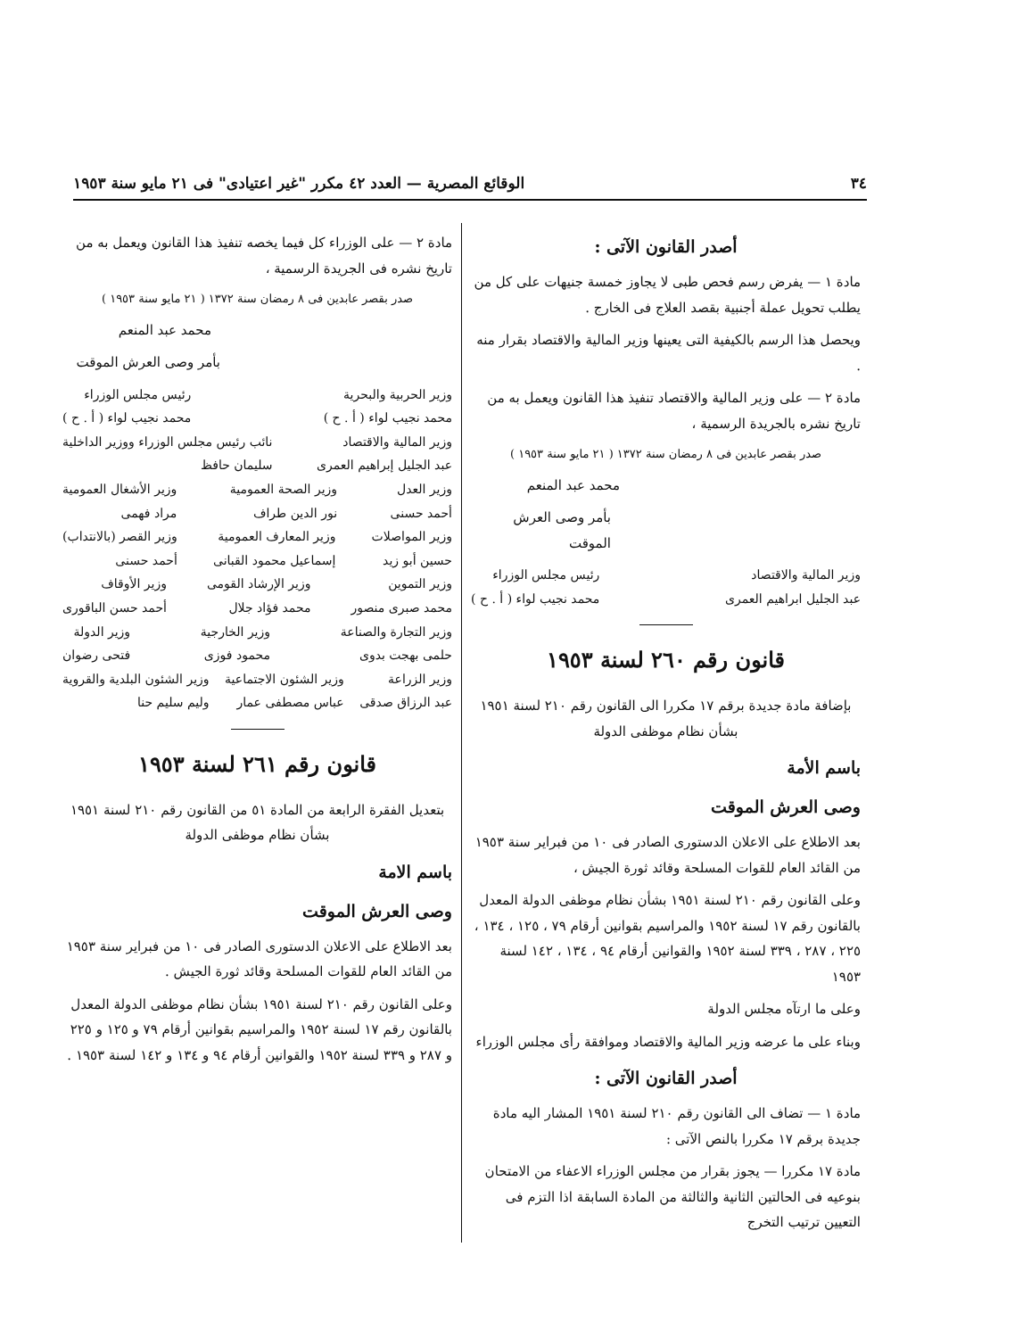٣٤ الوقائع المصرية — العدد ٤٢ مكرر "غير اعتيادى" فى ٢١ مايو سنة ١٩٥٣
أصدر القانون الآتى :
مادة ١ — يفرض رسم فحص طبى لا يجاوز خمسة جنيهات على كل من يطلب تحويل عملة أجنبية بقصد العلاج فى الخارج .
ويحصل هذا الرسم بالكيفية التى يعينها وزير المالية والاقتصاد بقرار منه .
مادة ٢ — على وزير المالية والاقتصاد تنفيذ هذا القانون ويعمل به من تاريخ نشره بالجريدة الرسمية ،
صدر بقصر عابدين فى ٨ رمضان سنة ١٣٧٢ ( ٢١ مايو سنة ١٩٥٣ )
محمد عبد المنعم
بأمر وصى العرش الموقت
وزير المالية والاقتصاد
عبد الجليل ابراهيم العمرى رئيس مجلس الوزراء
محمد نجيب لواء ( أ . ح )
قانون رقم ٢٦٠ لسنة ١٩٥٣
بإضافة مادة جديدة برقم ١٧ مكررا الى القانون رقم ٢١٠ لسنة ١٩٥١ بشأن نظام موظفى الدولة
باسم الأمة
وصى العرش الموقت
بعد الاطلاع على الاعلان الدستورى الصادر فى ١٠ من فبراير سنة ١٩٥٣ من القائد العام للقوات المسلحة وقائد ثورة الجيش ،
وعلى القانون رقم ٢١٠ لسنة ١٩٥١ بشأن نظام موظفى الدولة المعدل بالقانون رقم ١٧ لسنة ١٩٥٢ والمراسيم بقوانين أرقام ٧٩ ، ١٢٥ ، ١٣٤ ، ٢٢٥ ، ٢٨٧ ، ٣٣٩ لسنة ١٩٥٢ والقوانين أرقام ٩٤ ، ١٣٤ ، ١٤٢ لسنة ١٩٥٣
وعلى ما ارتآه مجلس الدولة
وبناء على ما عرضه وزير المالية والاقتصاد وموافقة رأى مجلس الوزراء
أصدر القانون الآتى :
مادة ١ — تضاف الى القانون رقم ٢١٠ لسنة ١٩٥١ المشار اليه مادة جديدة برقم ١٧ مكررا بالنص الآتى :
مادة ١٧ مكررا — يجوز بقرار من مجلس الوزراء الاعفاء من الامتحان بنوعيه فى الحالتين الثانية والثالثة من المادة السابقة اذا التزم فى التعيين ترتيب التخرج
مادة ٢ — على الوزراء كل فيما يخصه تنفيذ هذا القانون ويعمل به من تاريخ نشره فى الجريدة الرسمية ،
صدر بقصر عابدين فى ٨ رمضان سنة ١٣٧٢ ( ٢١ مايو سنة ١٩٥٣ )
محمد عبد المنعم
بأمر وصى العرش الموقت
وزير الحربية والبحرية
محمد نجيب لواء ( أ . ح ) رئيس مجلس الوزراء
محمد نجيب لواء ( أ . ح )
وزير المالية والاقتصاد
عبد الجليل إبراهيم العمرى نائب رئيس مجلس الوزراء ووزير الداخلية
سليمان حافظ
وزير العدل
أحمد حسنى وزير الصحة العمومية
نور الدين طراف وزير الأشغال العمومية
مراد فهمى
وزير المواصلات
حسين أبو زيد وزير المعارف العمومية
إسماعيل محمود القبانى وزير القصر (بالانتداب)
أحمد حسنى
وزير التموين
محمد صبرى منصور وزير الإرشاد القومى
محمد فؤاد جلال وزير الأوقاف
أحمد حسن الباقورى
وزير التجارة والصناعة
حلمى بهجت بدوى وزير الخارجية
محمود فوزى وزير الدولة
فتحى رضوان
وزير الزراعة
عبد الرزاق صدقى وزير الشئون الاجتماعية
عباس مصطفى عمار وزير الشئون البلدية والقروية
وليم سليم حنا
قانون رقم ٢٦١ لسنة ١٩٥٣
بتعديل الفقرة الرابعة من المادة ٥١ من القانون رقم ٢١٠ لسنة ١٩٥١ بشأن نظام موظفى الدولة
باسم الامة
وصى العرش الموقت
بعد الاطلاع على الاعلان الدستورى الصادر فى ١٠ من فبراير سنة ١٩٥٣ من القائد العام للقوات المسلحة وقائد ثورة الجيش .
وعلى القانون رقم ٢١٠ لسنة ١٩٥١ بشأن نظام موظفى الدولة المعدل بالقانون رقم ١٧ لسنة ١٩٥٢ والمراسيم بقوانين أرقام ٧٩ و ١٢٥ و ٢٢٥ و ٢٨٧ و ٣٣٩ لسنة ١٩٥٢ والقوانين أرقام ٩٤ و ١٣٤ و ١٤٢ لسنة ١٩٥٣ .